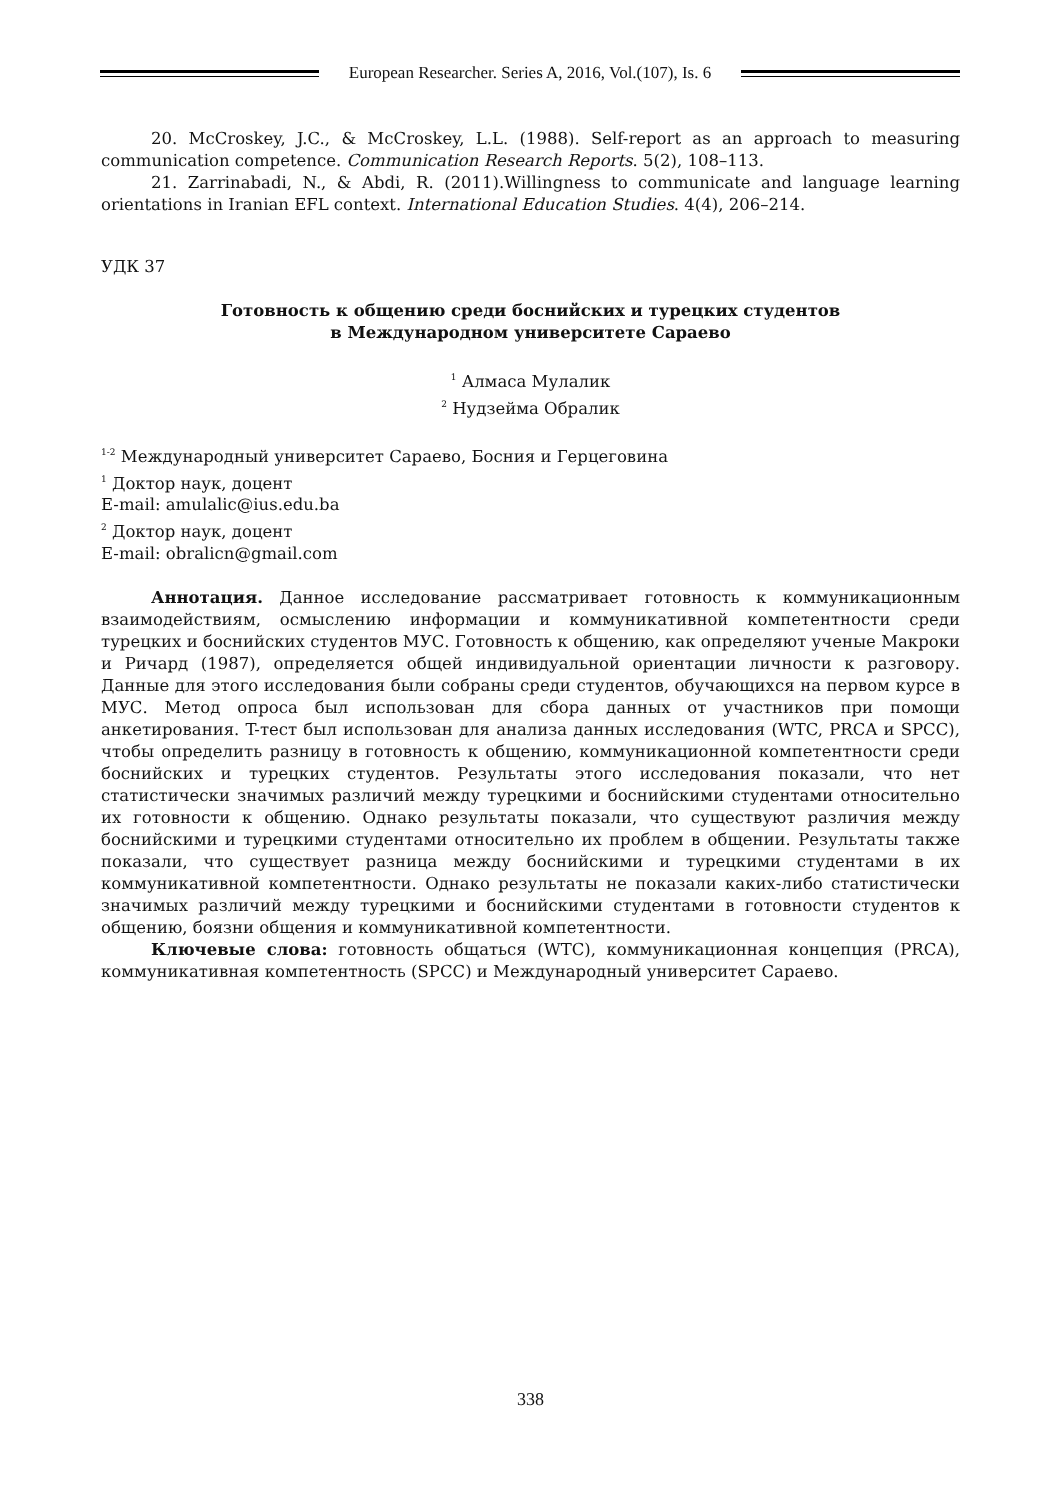European Researcher. Series A, 2016, Vol.(107), Is. 6
20. McCroskey, J.C., & McCroskey, L.L. (1988). Self-report as an approach to measuring communication competence. Communication Research Reports. 5(2), 108–113.
21. Zarrinabadi, N., & Abdi, R. (2011).Willingness to communicate and language learning orientations in Iranian EFL context. International Education Studies. 4(4), 206–214.
УДК 37
Готовность к общению среди боснийских и турецких студентов
в Международном университете Сараево
<sup>1</sup> Алмаса Мулалик
<sup>2</sup> Нудзейма Обралик
<sup>1-2</sup> Международный университет Сараево, Босния и Герцеговина
<sup>1</sup> Доктор наук, доцент
E-mail: amulalic@ius.edu.ba
<sup>2</sup> Доктор наук, доцент
E-mail: obralicn@gmail.com
Аннотация. Данное исследование рассматривает готовность к коммуникационным взаимодействиям, осмыслению информации и коммуникативной компетентности среди турецких и боснийских студентов МУС. Готовность к общению, как определяют ученые Макроки и Ричард (1987), определяется общей индивидуальной ориентации личности к разговору. Данные для этого исследования были собраны среди студентов, обучающихся на первом курсе в МУС. Метод опроса был использован для сбора данных от участников при помощи анкетирования. T-тест был использован для анализа данных исследования (WTC, PRCA и SPCC), чтобы определить разницу в готовность к общению, коммуникационной компетентности среди боснийских и турецких студентов. Результаты этого исследования показали, что нет статистически значимых различий между турецкими и боснийскими студентами относительно их готовности к общению. Однако результаты показали, что существуют различия между боснийскими и турецкими студентами относительно их проблем в общении. Результаты также показали, что существует разница между боснийскими и турецкими студентами в их коммуникативной компетентности. Однако результаты не показали каких-либо статистически значимых различий между турецкими и боснийскими студентами в готовности студентов к общению, боязни общения и коммуникативной компетентности.
Ключевые слова: готовность общаться (WTC), коммуникационная концепция (PRCA), коммуникативная компетентность (SPCC) и Международный университет Сараево.
338